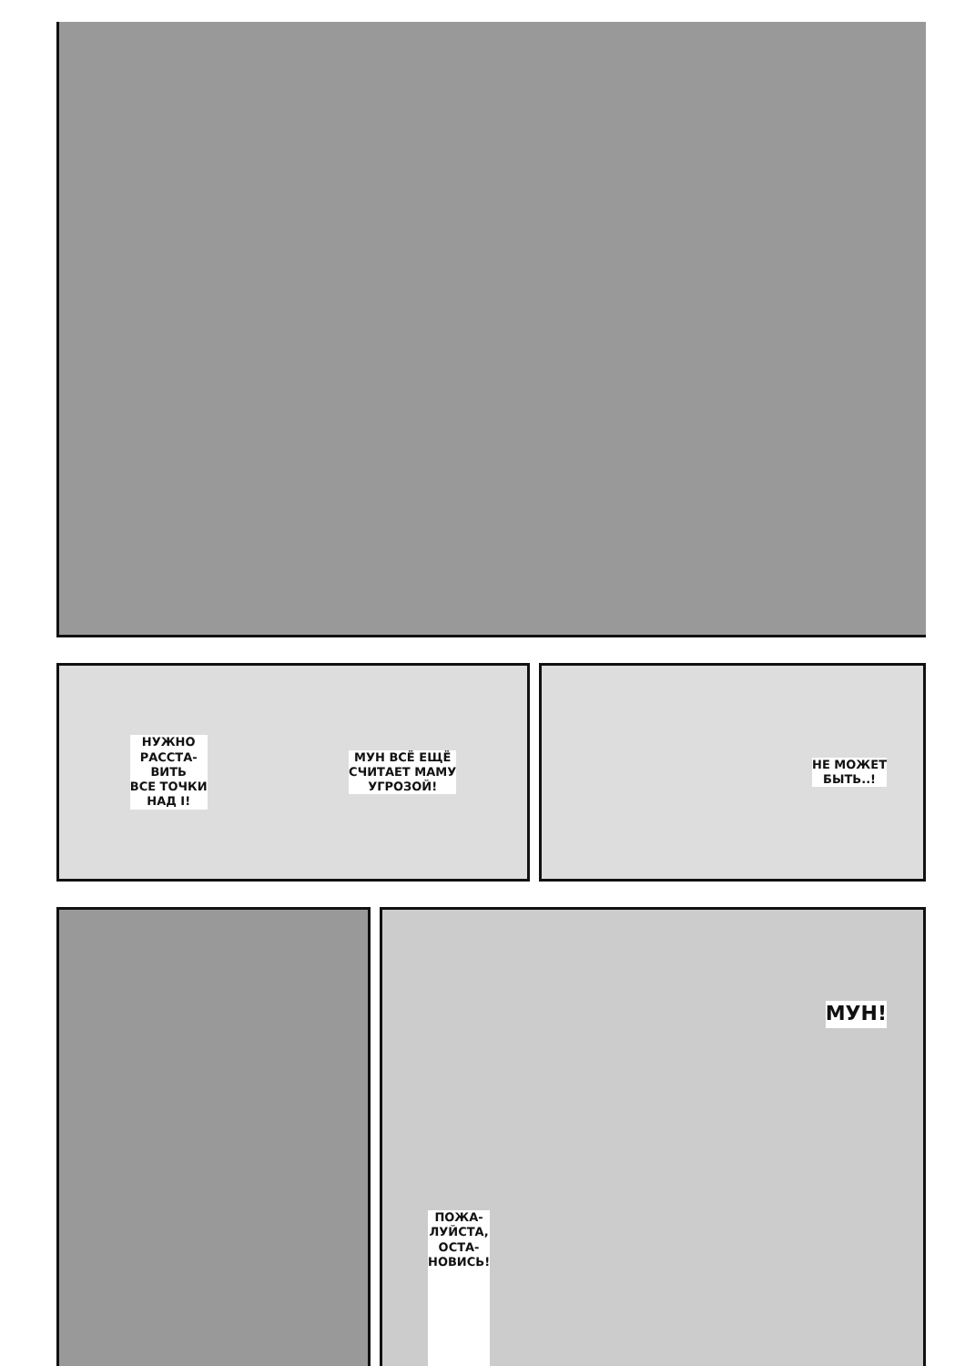НУЖНО
РАССТА-
ВИТЬ
ВСЕ ТОЧКИ
НАД I!
МУН ВСЁ ЕЩЁ
СЧИТАЕТ МАМУ
УГРОЗОЙ!
НЕ МОЖЕТ
БЫТЬ..!
ПОЖА-
ЛУЙСТА,
ОСТА-
НОВИСЬ!
МУН!